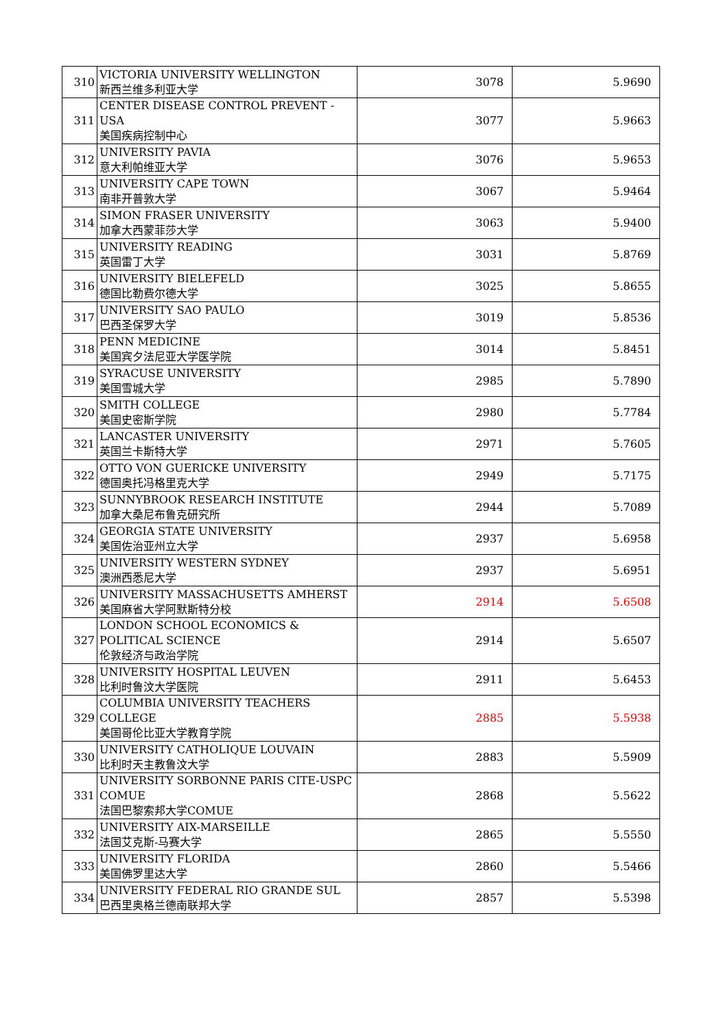| 310 | VICTORIA UNIVERSITY WELLINGTON 新西兰维多利亚大学 | 3078 | 5.9690 |
| 311 | CENTER DISEASE CONTROL PREVENT - USA 美国疾病控制中心 | 3077 | 5.9663 |
| 312 | UNIVERSITY PAVIA 意大利帕维亚大学 | 3076 | 5.9653 |
| 313 | UNIVERSITY CAPE TOWN 南非开普敦大学 | 3067 | 5.9464 |
| 314 | SIMON FRASER UNIVERSITY 加拿大西蒙菲莎大学 | 3063 | 5.9400 |
| 315 | UNIVERSITY READING 英国雷丁大学 | 3031 | 5.8769 |
| 316 | UNIVERSITY BIELEFELD 德国比勒费尔德大学 | 3025 | 5.8655 |
| 317 | UNIVERSITY SAO PAULO 巴西圣保罗大学 | 3019 | 5.8536 |
| 318 | PENN MEDICINE 美国宾夕法尼亚大学医学院 | 3014 | 5.8451 |
| 319 | SYRACUSE UNIVERSITY 美国雪城大学 | 2985 | 5.7890 |
| 320 | SMITH COLLEGE 美国史密斯学院 | 2980 | 5.7784 |
| 321 | LANCASTER UNIVERSITY 英国兰卡斯特大学 | 2971 | 5.7605 |
| 322 | OTTO VON GUERICKE UNIVERSITY 德国奥托冯格里克大学 | 2949 | 5.7175 |
| 323 | SUNNYBROOK RESEARCH INSTITUTE 加拿大桑尼布鲁克研究所 | 2944 | 5.7089 |
| 324 | GEORGIA STATE UNIVERSITY 美国佐治亚州立大学 | 2937 | 5.6958 |
| 325 | UNIVERSITY WESTERN SYDNEY 澳洲西悉尼大学 | 2937 | 5.6951 |
| 326 | UNIVERSITY MASSACHUSETTS AMHERST 美国麻省大学阿默斯特分校 | 2914 | 5.6508 |
| 327 | LONDON SCHOOL ECONOMICS & POLITICAL SCIENCE 伦敦经济与政治学院 | 2914 | 5.6507 |
| 328 | UNIVERSITY HOSPITAL LEUVEN 比利时鲁汶大学医院 | 2911 | 5.6453 |
| 329 | COLUMBIA UNIVERSITY TEACHERS COLLEGE 美国哥伦比亚大学教育学院 | 2885 | 5.5938 |
| 330 | UNIVERSITY CATHOLIQUE LOUVAIN 比利时天主教鲁汶大学 | 2883 | 5.5909 |
| 331 | UNIVERSITY SORBONNE PARIS CITE-USPC COMUE 法国巴黎索邦大学COMUE | 2868 | 5.5622 |
| 332 | UNIVERSITY AIX-MARSEILLE 法国艾克斯-马赛大学 | 2865 | 5.5550 |
| 333 | UNIVERSITY FLORIDA 美国佛罗里达大学 | 2860 | 5.5466 |
| 334 | UNIVERSITY FEDERAL RIO GRANDE SUL 巴西里奥格兰德南联邦大学 | 2857 | 5.5398 |